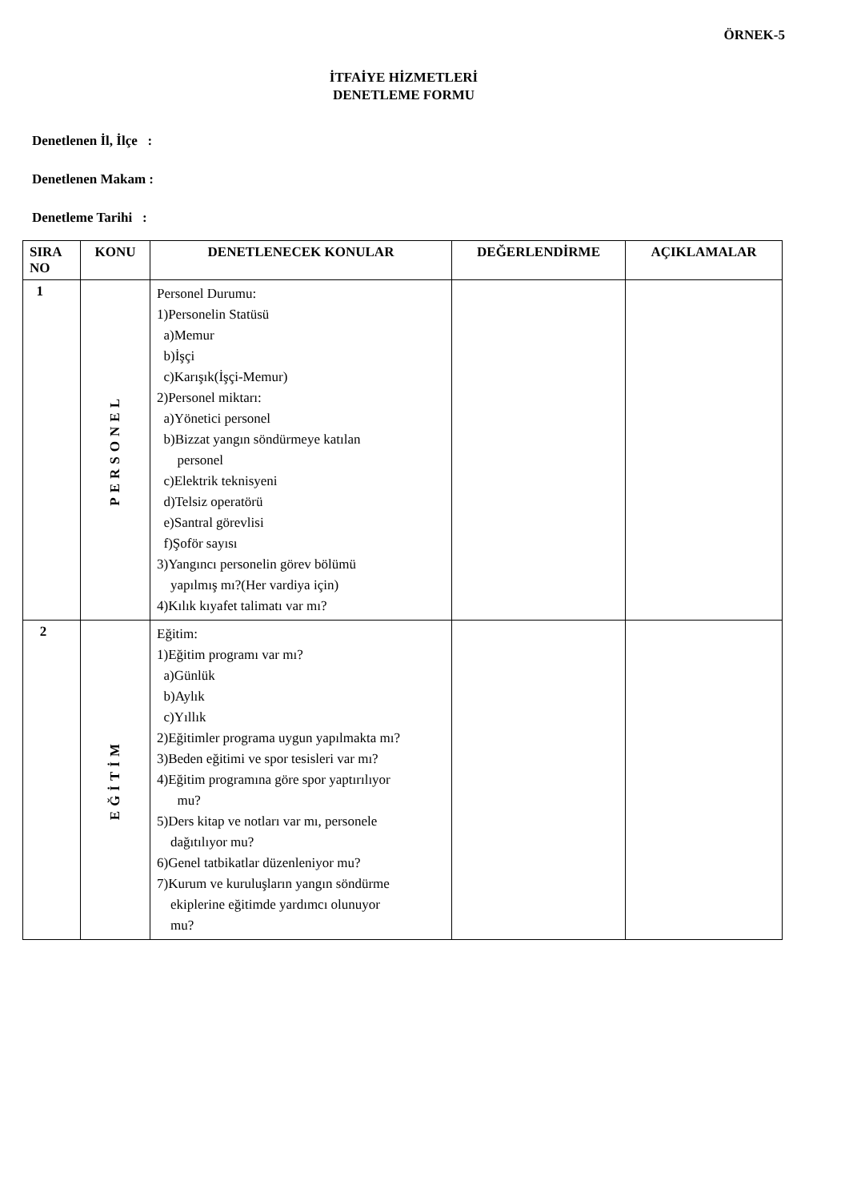ÖRNEK-5
İTFAİYE HİZMETLERİ
DENETLEME FORMU
Denetlenen İl, İlçe :
Denetlenen Makam :
Denetleme Tarihi :
| SIRA NO | KONU | DENETLENECEK KONULAR | DEĞERLENDİRME | AÇIKLAMALAR |
| --- | --- | --- | --- | --- |
| 1 | PERSONEL | Personel Durumu: 1)Personelin Statüsü a)Memur b)İşçi c)Karışık(İşçi-Memur) 2)Personel miktarı: a)Yönetici personel b)Bizzat yangın söndürmeye katılan personel c)Elektrik teknisyeni d)Telsiz operatörü e)Santral görevlisi f)Şoför sayısı 3)Yangıncı personelin görev bölümü yapılmış mı?(Her vardiya için) 4)Kılık kıyafet talimatı var mı? | | |
| 2 | EĞİTİM | Eğitim: 1)Eğitim programı var mı? a)Günlük b)Aylık c)Yıllık 2)Eğitimler programa uygun yapılmakta mı? 3)Beden eğitimi ve spor tesisleri var mı? 4)Eğitim programına göre spor yaptırılıyor mu? 5)Ders kitap ve notları var mı, personele dağıtılıyor mu? 6)Genel tatbikatlar düzenleniyor mu? 7)Kurum ve kuruluşların yangın söndürme ekiplerine eğitimde yardımcı olunuyor mu? | | |